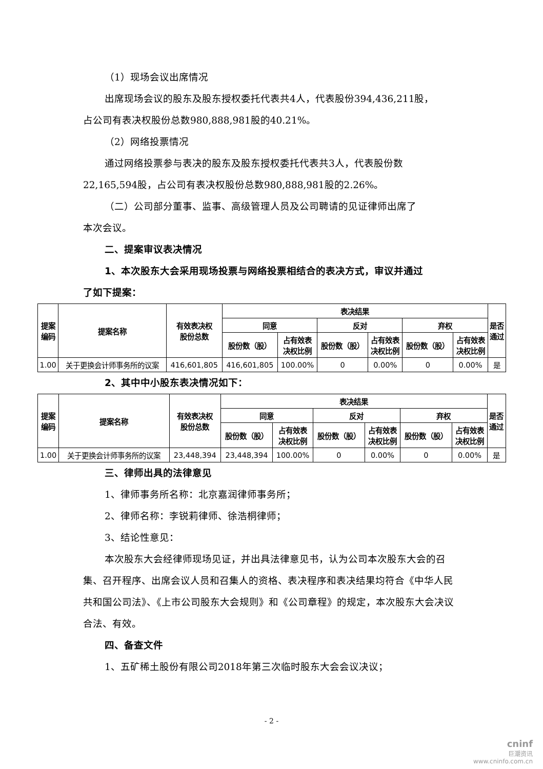（1）现场会议出席情况
出席现场会议的股东及股东授权委托代表共4人，代表股份394,436,211股，
占公司有表决权股份总数980,888,981股的40.21%。
（2）网络投票情况
通过网络投票参与表决的股东及股东授权委托代表共3人，代表股份数
22,165,594股，占公司有表决权股份总数980,888,981股的2.26%。
（二）公司部分董事、监事、高级管理人员及公司聘请的见证律师出席了
本次会议。
二、提案审议表决情况
1、本次股东大会采用现场投票与网络投票相结合的表决方式，审议并通过
了如下提案：
| 提案 编码 | 提案名称 | 有效表决权 股份总数 | 表决结果 | | | | | | 是否 通过 |
| --- | --- | --- | --- | --- | --- | --- | --- | --- | --- |
| | | | 同意 | | 反对 | | 弃权 | | |
| | | | 股份数（股） | 占有效表 决权比例 | 股份数（股） | 占有效表 决权比例 | 股份数（股） | 占有效表 决权比例 | |
| 1.00 | 关于更换会计师事务所的议案 | 416,601,805 | 416,601,805 | 100.00% | 0 | 0.00% | 0 | 0.00% | 是 |
2、其中中小股东表决情况如下：
| 提案 编码 | 提案名称 | 有效表决权 股份总数 | 表决结果 | | | | | | 是否 通过 |
| --- | --- | --- | --- | --- | --- | --- | --- | --- | --- |
| | | | 同意 | | 反对 | | 弃权 | | |
| | | | 股份数（股） | 占有效表 决权比例 | 股份数（股） | 占有效表 决权比例 | 股份数（股） | 占有效表 决权比例 | |
| 1.00 | 关于更换会计师事务所的议案 | 23,448,394 | 23,448,394 | 100.00% | 0 | 0.00% | 0 | 0.00% | 是 |
三、律师出具的法律意见
1、律师事务所名称：北京嘉润律师事务所；
2、律师名称：李锐莉律师、徐浩桐律师；
3、结论性意见：
本次股东大会经律师现场见证，并出具法律意见书，认为公司本次股东大会的召集、召开程序、出席会议人员和召集人的资格、表决程序和表决结果均符合《中华人民共和国公司法》、《上市公司股东大会规则》和《公司章程》的规定，本次股东大会决议合法、有效。
四、备查文件
1、五矿稀土股份有限公司2018年第三次临时股东大会会议决议；
- 2 -
cninf
巨潮资讯
www.cninfo.com.cn